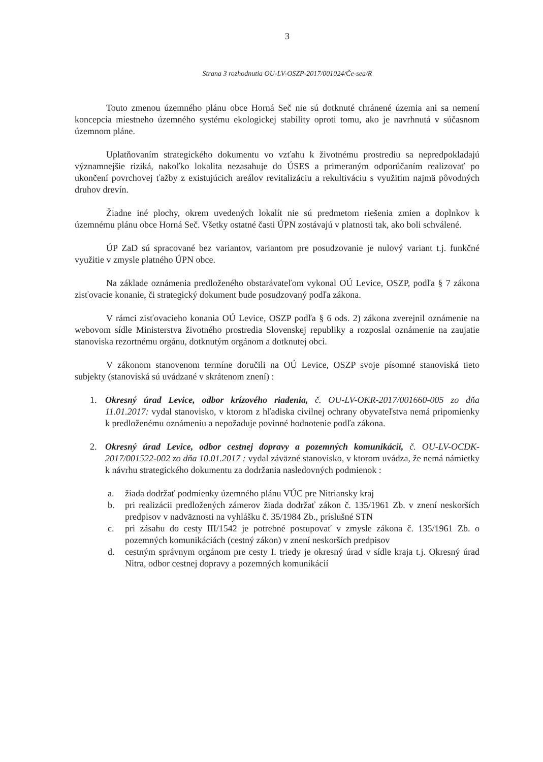3
Strana 3 rozhodnutia OU-LV-OSZP-2017/001024/Če-sea/R
Touto zmenou územného plánu obce Horná Seč nie sú dotknuté chránené územia ani sa nemení koncepcia miestneho územného systému ekologickej stability oproti tomu, ako je navrhnutá v súčasnom územnom pláne.
Uplatňovaním strategického dokumentu vo vzťahu k životnému prostrediu sa nepredpokladajú významnejšie riziká, nakoľko lokalita nezasahuje do ÚSES a primeraným odporúčaním realizovať po ukončení povrchovej ťažby z existujúcich areálov revitalizáciu a rekultiváciu s využitím najmä pôvodných druhov drevín.
Žiadne iné plochy, okrem uvedených lokalít nie sú predmetom riešenia zmien a doplnkov k územnému plánu obce Horná Seč. Všetky ostatné časti ÚPN zostávajú v platnosti tak, ako boli schválené.
ÚP ZaD sú spracované bez variantov, variantom pre posudzovanie je nulový variant t.j. funkčné využitie v zmysle platného ÚPN obce.
Na základe oznámenia predloženého obstarávateľom vykonal OÚ Levice, OSZP, podľa § 7 zákona zisťovacie konanie, či strategický dokument bude posudzovaný podľa zákona.
V rámci zisťovacieho konania OÚ Levice, OSZP podľa § 6 ods. 2) zákona zverejnil oznámenie na webovom sídle Ministerstva životného prostredia Slovenskej republiky a rozposlal oznámenie na zaujatie stanoviska rezortnému orgánu, dotknutým orgánom a dotknutej obci.
V zákonom stanovenom termíne doručili na OÚ Levice, OSZP svoje písomné stanoviská tieto subjekty (stanoviská sú uvádzané v skrátenom znení) :
1. Okresný úrad Levice, odbor krízového riadenia, č. OU-LV-OKR-2017/001660-005 zo dňa 11.01.2017: vydal stanovisko, v ktorom z hľadiska civilnej ochrany obyvateľstva nemá pripomienky k predloženému oznámeniu a nepožaduje povinné hodnotenie podľa zákona.
2. Okresný úrad Levice, odbor cestnej dopravy a pozemných komunikácií, č. OU-LV-OCDK-2017/001522-002 zo dňa 10.01.2017 : vydal záväzné stanovisko, v ktorom uvádza, že nemá námietky k návrhu strategického dokumentu za dodržania nasledovných podmienok :
a. žiada dodržať podmienky územného plánu VÚC pre Nitriansky kraj
b. pri realizácii predložených zámerov žiada dodržať zákon č. 135/1961 Zb. v znení neskorších predpisov v nadväznosti na vyhlášku č. 35/1984 Zb., príslušné STN
c. pri zásahu do cesty III/1542 je potrebné postupovať v zmysle zákona č. 135/1961 Zb. o pozemných komunikáciách (cestný zákon) v znení neskorších predpisov
d. cestným správnym orgánom pre cesty I. triedy je okresný úrad v sídle kraja t.j. Okresný úrad Nitra, odbor cestnej dopravy a pozemných komunikácií